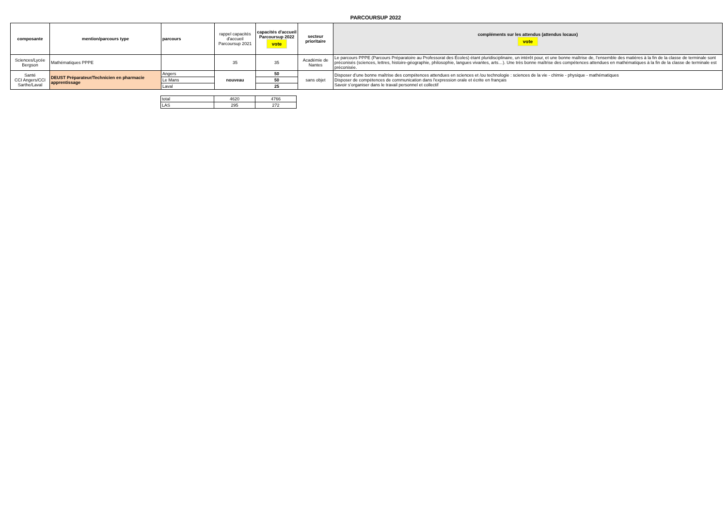PARCOURSUP 2022
| composante | mention/parcours type | parcours | rappel capacités d'accueil Parcoursup 2021 | capacités d'accueil Parcoursup 2022 vote | secteur prioritaire | compléments sur les attendus (attendus locaux) vote |
| --- | --- | --- | --- | --- | --- | --- |
| Sciences/Lycée Bergson | Mathématiques PPPE | | 35 | 35 | Académie de Nantes | Le parcours PPPE (Parcours Préparatoire au Professorat des Écoles) étant pluridisciplinaire, un intérêt pour, et une bonne maîtrise de, l’ensemble des matières à la fin de la classe de terminale sont préconisés (sciences, lettres, histoire-géographie, philosophie, langues vivantes, arts…). Une très bonne maîtrise des compétences attendues en mathématiques à la fin de la classe de terminale est préconisée. |
| Santé CCI Angers/CCI Sarthe/Laval | DEUST Préparateur/Technicien en pharmacie apprentissage | Angers | nouveau | 50 | sans objet | Disposer d’une bonne maîtrise des compétences attendues en sciences et /ou technologie : sciences de la vie - chimie - physique - mathématiques Disposer de compétences de communication dans l'expression orale et écrite en français Savoir s’organiser dans le travail personnel et collectif |
| | | Le Mans | | 50 | | |
| | | Laval | | 25 | | |
| total | 4620 | 4766 |
| LAS | 295 | 272 |